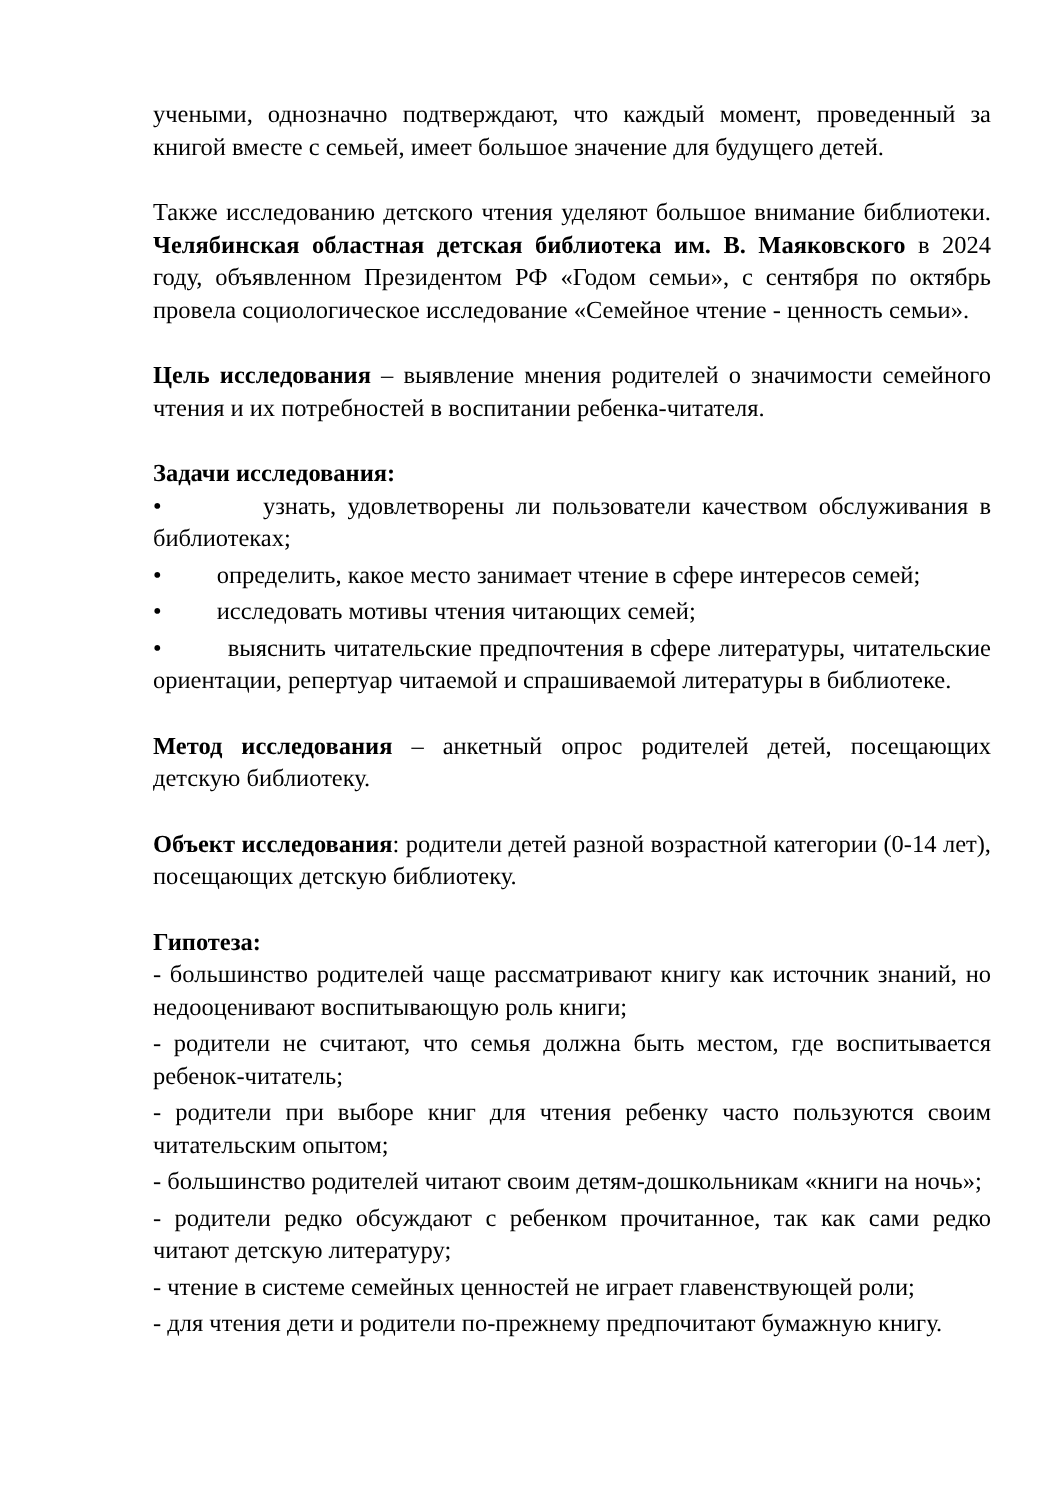учеными, однозначно подтверждают, что каждый момент, проведенный за книгой вместе с семьей, имеет большое значение для будущего детей.
Также исследованию детского чтения уделяют большое внимание библиотеки. Челябинская областная детская библиотека им. В. Маяковского в 2024 году, объявленном Президентом РФ «Годом семьи», с сентября по октябрь провела социологическое исследование «Семейное чтение - ценность семьи».
Цель исследования – выявление мнения родителей о значимости семейного чтения и их потребностей в воспитании ребенка-читателя.
Задачи исследования:
• узнать, удовлетворены ли пользователи качеством обслуживания в библиотеках;
• определить, какое место занимает чтение в сфере интересов семей;
• исследовать мотивы чтения читающих семей;
• выяснить читательские предпочтения в сфере литературы, читательские ориентации, репертуар читаемой и спрашиваемой литературы в библиотеке.
Метод исследования – анкетный опрос родителей детей, посещающих детскую библиотеку.
Объект исследования: родители детей разной возрастной категории (0-14 лет), посещающих детскую библиотеку.
Гипотеза:
- большинство родителей чаще рассматривают книгу как источник знаний, но недооценивают воспитывающую роль книги;
- родители не считают, что семья должна быть местом, где воспитывается ребенок-читатель;
- родители при выборе книг для чтения ребенку часто пользуются своим читательским опытом;
- большинство родителей читают своим детям-дошкольникам «книги на ночь»;
- родители редко обсуждают с ребенком прочитанное, так как сами редко читают детскую литературу;
- чтение в системе семейных ценностей не играет главенствующей роли;
- для чтения дети и родители по-прежнему предпочитают бумажную книгу.